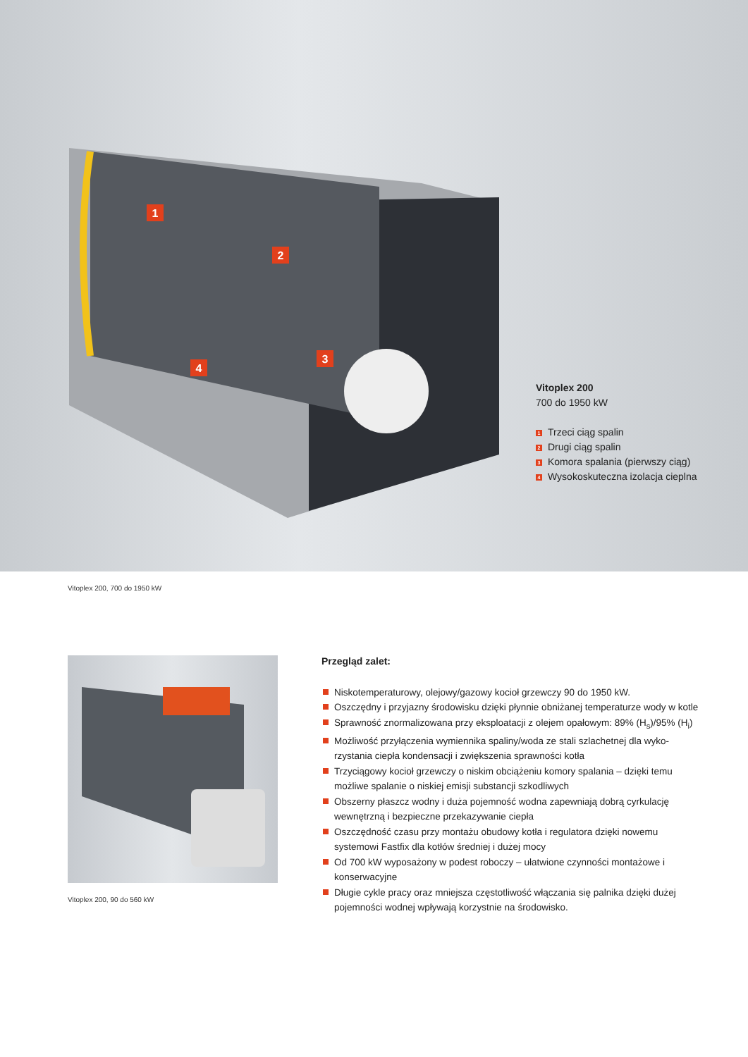1
2
3
4
Vitoplex 200
700 do 1950 kW
1 Trzeci ciąg spalin
2 Drugi ciąg spalin
3 Komora spalania (pierwszy ciąg)
4 Wysokoskuteczna izolacja cieplna
Vitoplex 200, 700 do 1950 kW
Vitoplex 200, 90 do 560 kW
Przegląd zalet:
Niskotemperaturowy, olejowy/gazowy kocioł grzewczy 90 do 1950 kW.
Oszczędny i przyjazny środowisku dzięki płynnie obniżanej temperaturze wody w kotle
Sprawność znormalizowana przy eksploatacji z olejem opałowym: 89% (H<sub>s</sub>)/95% (H<sub>i</sub>)
Możliwość przyłączenia wymiennika spaliny/woda ze stali szlachetnej dla wyko-rzystania ciepła kondensacji i zwiększenia sprawności kotła
Trzyciągowy kocioł grzewczy o niskim obciążeniu komory spalania – dzięki temu możliwe spalanie o niskiej emisji substancji szkodliwych
Obszerny płaszcz wodny i duża pojemność wodna zapewniają dobrą cyrkulację wewnętrzną i bezpieczne przekazywanie ciepła
Oszczędność czasu przy montażu obudowy kotła i regulatora dzięki nowemu systemowi Fastfix dla kotłów średniej i dużej mocy
Od 700 kW wyposażony w podest roboczy – ułatwione czynności montażowe i konserwacyjne
Długie cykle pracy oraz mniejsza częstotliwość włączania się palnika dzięki dużej pojemności wodnej wpływają korzystnie na środowisko.